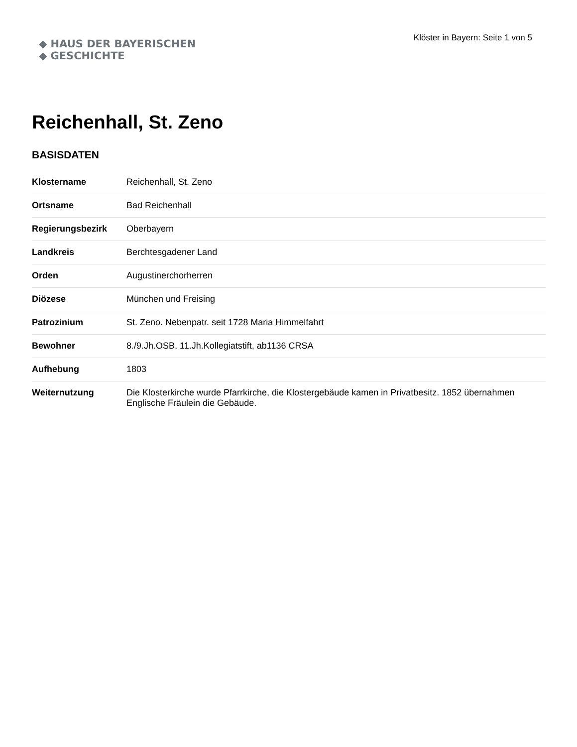◆ HAUS DER BAYERISCHEN
◆ GESCHICHTE
Klöster in Bayern: Seite 1 von 5
Reichenhall, St. Zeno
BASISDATEN
| Klostername | Reichenhall, St. Zeno |
| Ortsname | Bad Reichenhall |
| Regierungsbezirk | Oberbayern |
| Landkreis | Berchtesgadener Land |
| Orden | Augustinerchorherren |
| Diözese | München und Freising |
| Patrozinium | St. Zeno. Nebenpatr. seit 1728 Maria Himmelfahrt |
| Bewohner | 8./9.Jh.OSB, 11.Jh.Kollegiatstift, ab1136 CRSA |
| Aufhebung | 1803 |
| Weiternutzung | Die Klosterkirche wurde Pfarrkirche, die Klostergebäude kamen in Privatbesitz. 1852 übernahmen Englische Fräulein die Gebäude. |